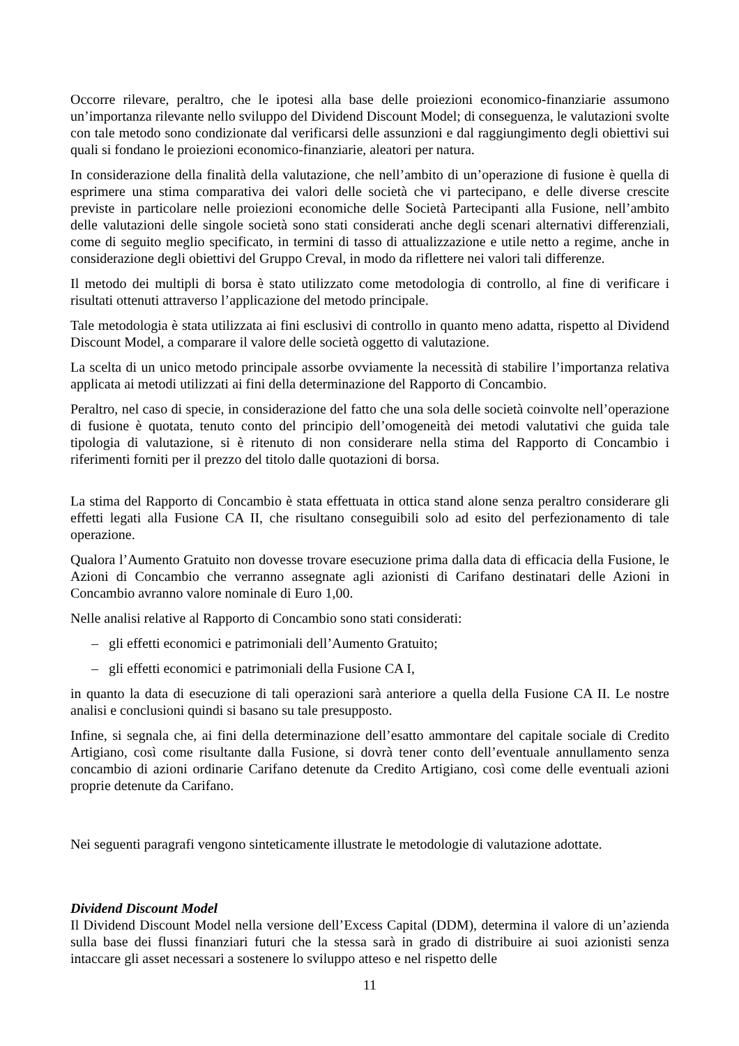Occorre rilevare, peraltro, che le ipotesi alla base delle proiezioni economico-finanziarie assumono un’importanza rilevante nello sviluppo del Dividend Discount Model; di conseguenza, le valutazioni svolte con tale metodo sono condizionate dal verificarsi delle assunzioni e dal raggiungimento degli obiettivi sui quali si fondano le proiezioni economico-finanziarie, aleatori per natura.
In considerazione della finalità della valutazione, che nell’ambito di un’operazione di fusione è quella di esprimere una stima comparativa dei valori delle società che vi partecipano, e delle diverse crescite previste in particolare nelle proiezioni economiche delle Società Partecipanti alla Fusione, nell’ambito delle valutazioni delle singole società sono stati considerati anche degli scenari alternativi differenziali, come di seguito meglio specificato, in termini di tasso di attualizzazione e utile netto a regime, anche in considerazione degli obiettivi del Gruppo Creval, in modo da riflettere nei valori tali differenze.
Il metodo dei multipli di borsa è stato utilizzato come metodologia di controllo, al fine di verificare i risultati ottenuti attraverso l’applicazione del metodo principale.
Tale metodologia è stata utilizzata ai fini esclusivi di controllo in quanto meno adatta, rispetto al Dividend Discount Model, a comparare il valore delle società oggetto di valutazione.
La scelta di un unico metodo principale assorbe ovviamente la necessità di stabilire l’importanza relativa applicata ai metodi utilizzati ai fini della determinazione del Rapporto di Concambio.
Peraltro, nel caso di specie, in considerazione del fatto che una sola delle società coinvolte nell’operazione di fusione è quotata, tenuto conto del principio dell’omogeneità dei metodi valutativi che guida tale tipologia di valutazione, si è ritenuto di non considerare nella stima del Rapporto di Concambio i riferimenti forniti per il prezzo del titolo dalle quotazioni di borsa.
La stima del Rapporto di Concambio è stata effettuata in ottica stand alone senza peraltro considerare gli effetti legati alla Fusione CA II, che risultano conseguibili solo ad esito del perfezionamento di tale operazione.
Qualora l’Aumento Gratuito non dovesse trovare esecuzione prima dalla data di efficacia della Fusione, le Azioni di Concambio che verranno assegnate agli azionisti di Carifano destinatari delle Azioni in Concambio avranno valore nominale di Euro 1,00.
Nelle analisi relative al Rapporto di Concambio sono stati considerati:
– gli effetti economici e patrimoniali dell’Aumento Gratuito;
– gli effetti economici e patrimoniali della Fusione CA I,
in quanto la data di esecuzione di tali operazioni sarà anteriore a quella della Fusione CA II. Le nostre analisi e conclusioni quindi si basano su tale presupposto.
Infine, si segnala che, ai fini della determinazione dell’esatto ammontare del capitale sociale di Credito Artigiano, così come risultante dalla Fusione, si dovrà tener conto dell’eventuale annullamento senza concambio di azioni ordinarie Carifano detenute da Credito Artigiano, così come delle eventuali azioni proprie detenute da Carifano.
Nei seguenti paragrafi vengono sinteticamente illustrate le metodologie di valutazione adottate.
Dividend Discount Model
Il Dividend Discount Model nella versione dell’Excess Capital (DDM), determina il valore di un’azienda sulla base dei flussi finanziari futuri che la stessa sarà in grado di distribuire ai suoi azionisti senza intaccare gli asset necessari a sostenere lo sviluppo atteso e nel rispetto delle
11